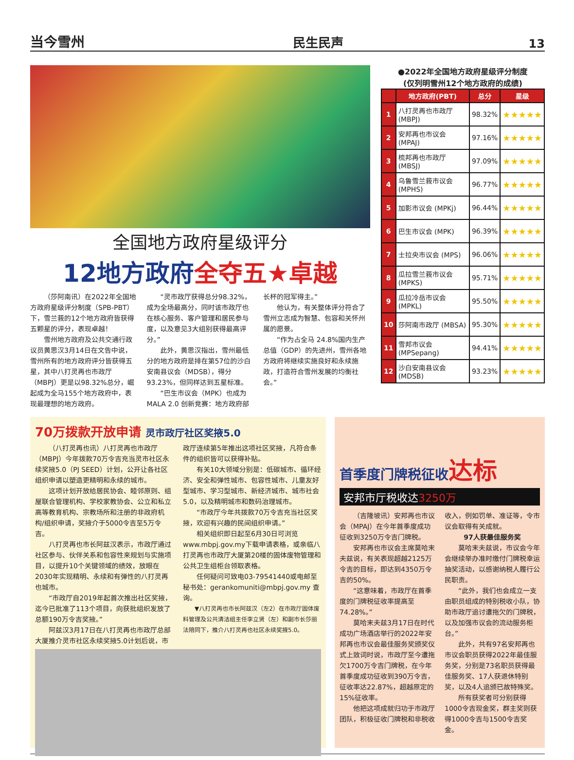当今雪州
民生民声
13
全国地方政府星级评分
12地方政府全夺五★卓越
（莎阿南讯）在2022年全国地方政府星级评分制度（SPB-PBT）下，雪兰莪的12个地方政府皆获得五颗星的评分，表现卓越！
雪州地方政府及公共交通行政议员黄思汉3月14日在文告中说，雪州所有的地方政府评分皆获得五星，其中八打灵再也市政厅（MBPJ）更是以98.32%总分，崛起成为全马155个地方政府中，表现最理想的地方政府。
“灵市政厅获得总分98.32%，成为全场最高分，同时该市政厅也在核心服务、客户管理和居民参与度，以及意见3大组别获得最高评分。”
此外，黄思汉指出，雪州最低分的地方政府是排在第57位的沙白安南县议会（MDSB），得分93.23%，但同样达到五星标准。
“巴生市议会（MPK）也成为MALA 2.0 创新竞赛：地方政府部长杯的冠军得主。”
他认为，有关整体评分符合了雪州立志成为智慧、包容和关怀州属的愿景。
“作为占全马 24.8%国内生产总值（GDP）的先进州，雪州各地方政府将继续实施良好和永续施政，打造符合雪州发展的均衡社会。”
●2022年全国地方政府星级评分制度
(仅列明雪州12个地方政府的成绩)
| | 地方政府(PBT) | 总分 | 星级 |
| --- | --- | --- | --- |
| 1 | 八打灵再也市政厅 (MBPJ) | 98.32% | ★★★★★ |
| 2 | 安邦再也市议会 (MPAJ) | 97.16% | ★★★★★ |
| 3 | 梳邦再也市政厅 (MBSJ) | 97.09% | ★★★★★ |
| 4 | 乌鲁雪兰莪市议会 (MPHS) | 96.77% | ★★★★★ |
| 5 | 加影市议会 (MPKj) | 96.44% | ★★★★★ |
| 6 | 巴生市议会 (MPK) | 96.39% | ★★★★★ |
| 7 | 士拉央市议会 (MPS) | 96.06% | ★★★★★ |
| 8 | 瓜拉雪兰莪市议会 (MPKS) | 95.71% | ★★★★★ |
| 9 | 瓜拉冷岳市议会 (MPKL) | 95.50% | ★★★★★ |
| 10 | 莎阿南市政厅 (MBSA) | 95.30% | ★★★★★ |
| 11 | 雪邦市议会 (MPSepang) | 94.41% | ★★★★★ |
| 12 | 沙白安南县议会 (MDSB) | 93.23% | ★★★★★ |
70万拨款开放申请 灵市政厅社区奖掖5.0
（八打灵再也讯）八打灵再也市政厅（MBPJ）今年拨款70万令吉充当灵市社区永续奖掖5.0（PJ SEED）计划，公开让各社区组织申请以塑造更精明和永续的城市。
这项计划开放给居民协会、睦邻原则、组屋联合管理机构、学校家教协会、公立和私立高等教育机构、宗教场所和注册的非政府机构/组织申请，奖掖介于5000令吉至5万令吉。
八打灵再也市长阿兹汉表示，市政厅通过社区参与、伙伴关系和包容性来规划与实施项目，以提升10个关键领域的绩效，放眼在2030年实现精明、永续和有弹性的八打灵再也城市。
“市政厅自2019年起首次推出社区奖掖，迄今已批准了113个项目，向获批组织发放了总额190万令吉奖掖。”
阿兹汉3月17日在八打灵再也市政厅总部大厦推介灵市社区永续奖掖5.0计划后说，市政厅连续第5年推出这项社区奖掖，凡符合条件的组织皆可以获得补贴。
有关10大领域分别是：低碳城市、循环经济、安全和弹性城市、包容性城市、儿童友好型城市、学习型城市、新经济城市、城市社会5.0，以及精明城市和数码治理城市。
“市政厅今年共拨款70万令吉充当社区奖掖，欢迎有兴趣的民间组织申请。”
相关组织即日起至6月30日可浏览 www.mbpj.gov.my下载申请表格，或亲临八打灵再也市政厅大厦第20楼的固体废物管理和公共卫生组柜台领取表格。
任何疑问可致电03-79541440或电邮至秘书处：gerankomuniti@mbpj.gov.my 查询。
▼八打灵再也市长阿兹汉（左2）在市政厅固体废料管理及公共清洁组主任李立贤（左）和副市长莎丽法陪同下，推介八打灵再也社区永续奖掖5.0。
首季度门牌税征收达标
安邦市厅税收达3250万
（吉隆坡讯）安邦再也市议会（MPAJ）在今年首季度成功征收到3250万令吉门牌税。
安邦再也市议会主席莫哈末夫兹说，有关表现超越2125万令吉的目标，即达到4350万令吉的50%。
“这意味着，市政厅在首季度的门牌税征收率提高至74.28%。”
莫哈末夫兹3月17日在时代成功广场酒店举行的2022年安邦再也市议会最佳服务奖颁奖仪式上致词时说，市政厅至今遭拖欠1700万令吉门牌税，在今年首季度成功征收到390万令吉，征收率达22.87%，超越原定的15%征收率。
他把这项成就归功于市政厅团队，积极征收门牌税和非税收收入，例如罚单、准证等，令市议会取得有关成就。
97人获最佳服务奖
莫哈末夫兹说，市议会今年会继续举办准时缴付门牌税幸运抽奖活动，以感谢纳税人履行公民职责。
“此外，我们也会成立一支由职员组成的特别税收小队，协助市政厅追讨遭拖欠的门牌税，以及加强市议会的流动服务柜台。”
此外，共有97名安邦再也市议会职员获得2022年最佳服务奖，分别是73名职员获得最佳服务奖、17人获退休特别奖，以及4人追颁已故特殊奖。
所有获奖者可分别获得1000令吉现金奖，群主奖则获得1000令吉与1500令吉奖金。